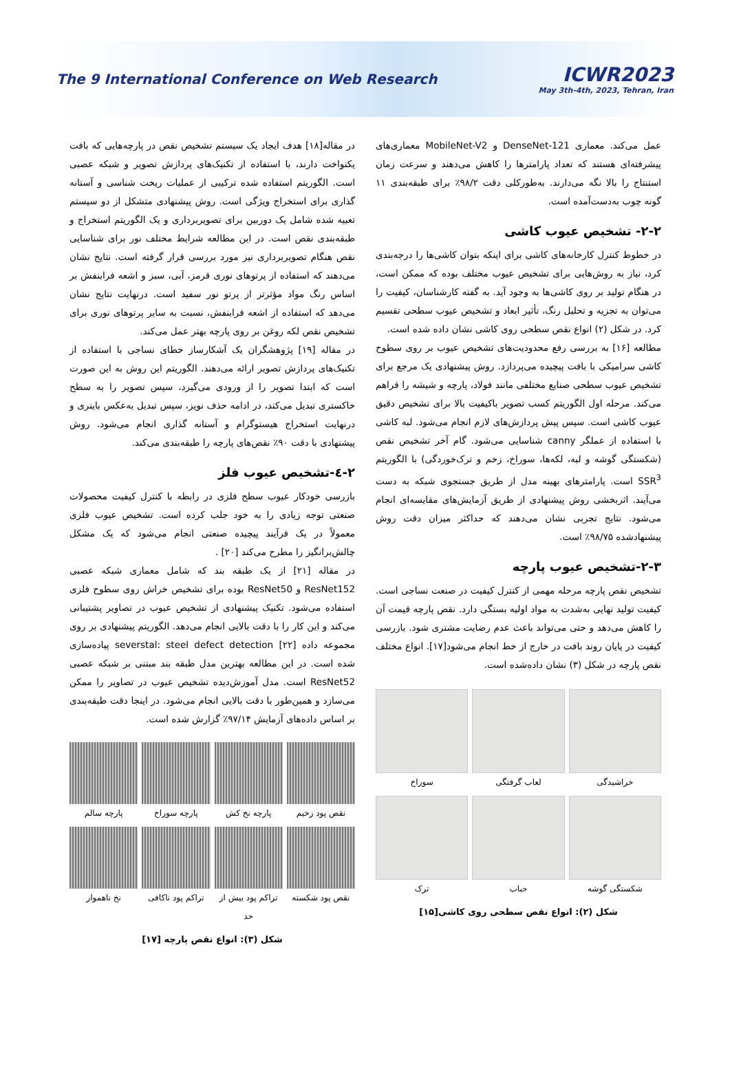The 9 International Conference on Web Research
ICWR2023
May 3th-4th, 2023, Tehran, Iran
عمل می‌کند. معماری DenseNet-121 و MobileNet-V2 معماری‌های پیشرفته‌ای هستند که تعداد پارامترها را کاهش می‌دهند و سرعت زمان استنتاج را بالا نگه می‌دارند. به‌طورکلی دقت ۹۸/۲٪ برای طبقه‌بندی ۱۱ گونه چوب به‌دست‌آمده است.
۲-۲- تشخیص عیوب کاشی
در خطوط کنترل کارخانه‌های کاشی برای اینکه بتوان کاشی‌ها را درجه‌بندی کرد، نیاز به روش‌هایی برای تشخیص عیوب مختلف بوده که ممکن است، در هنگام تولید بر روی کاشی‌ها به وجود آید. به گفته کارشناسان، کیفیت را می‌توان به تجزیه و تحلیل رنگ، تأثیر ابعاد و تشخیص عیوب سطحی تقسیم کرد. در شکل (۲) انواع نقص سطحی روی کاشی نشان داده شده است.
مطالعه [۱۶] به بررسی رفع محدودیت‌های تشخیص عیوب بر روی سطوح کاشی سرامیکی با بافت پیچیده می‌پردازد. روش پیشنهادی یک مرجع برای تشخیص عیوب سطحی صنایع مختلفی مانند فولاد، پارچه و شیشه را فراهم می‌کند. مرحله اول الگوریتم کسب تصویر باکیفیت بالا برای تشخیص دقیق عیوب کاشی است. سپس پیش پردازش‌های لازم انجام می‌شود. لبه کاشی با استفاده از عملگر canny شناسایی می‌شود. گام آخر تشخیص نقص (شکستگی گوشه و لبه، لکه‌ها، سوراخ، زخم و ترک‌خوردگی) با الگوریتم SSR<sup>3</sup> است. پارامترهای بهینه مدل از طریق جستجوی شبکه به دست می‌آیند. اثربخشی روش پیشنهادی از طریق آزمایش‌های مقایسه‌ای انجام می‌شود. نتایج تجربی نشان می‌دهند که حداکثر میزان دقت روش پیشنهادشده ۹۸/۷۵٪ است.
۲-۳-تشخیص عیوب پارچه
تشخیص نقص پارچه مرحله مهمی از کنترل کیفیت در صنعت نساجی است. کیفیت تولید نهایی به‌شدت به مواد اولیه بستگی دارد. نقص پارچه قیمت آن را کاهش می‌دهد و حتی می‌تواند باعث عدم رضایت مشتری شود. بازرسی کیفیت در پایان روند بافت در خارج از خط انجام می‌شود[۱۷]. انواع مختلف نقص پارچه در شکل (۳) نشان داده‌شده است.
خراشیدگی
لعاب گرفتگی
سوراخ
شکستگی گوشه
حباب
ترک
شکل (۲): انواع نقص سطحی روی کاشی[۱۵]
در مقاله[۱۸] هدف ایجاد یک سیستم تشخیص نقص در پارچه‌هایی که بافت یکنواخت دارند، با استفاده از تکنیک‌های پردازش تصویر و شبکه عصبی است. الگوریتم استفاده شده ترکیبی از عملیات ریخت شناسی و آستانه گذاری برای استخراج ویژگی است. روش پیشنهادی متشکل از دو سیستم تعبیه شده شامل یک دوربین برای تصویربرداری و یک الگوریتم استخراج و طبقه‌بندی نقص است. در این مطالعه شرایط مختلف نور برای شناسایی نقص هنگام تصویربرداری نیز مورد بررسی قرار گرفته است. نتایج نشان می‌دهند که استفاده از پرتوهای نوری قرمز، آبی، سبز و اشعه فرابنفش بر اساس رنگ مواد مؤثرتر از پرتو نور سفید است. درنهایت نتایج نشان می‌دهد که استفاده از اشعه فرابنفش، نسبت به سایر پرتوهای نوری برای تشخیص نقص لکه روغن بر روی پارچه بهتر عمل می‌کند.
در مقاله [۱۹] پژوهشگران یک آشکارساز خطای نساجی با استفاده از تکنیک‌های پردازش تصویر ارائه می‌دهند. الگوریتم این روش به این صورت است که ابتدا تصویر را از ورودی می‌گیرد، سپس تصویر را به سطح خاکستری تبدیل می‌کند، در ادامه حذف نویز، سپس تبدیل به‌عکس باینری و درنهایت استخراج هیستوگرام و آستانه گذاری انجام می‌شود. روش پیشنهادی با دقت ۹۰٪ نقص‌های پارچه را طبقه‌بندی می‌کند.
۲-٤-تشخیص عیوب فلز
بازرسی خودکار عیوب سطح فلزی در رابطه با کنترل کیفیت محصولات صنعتی توجه زیادی را به خود جلب کرده است. تشخیص عیوب فلزی معمولاً در یک فرآیند پیچیده صنعتی انجام می‌شود که یک مشکل چالش‌برانگیز را مطرح می‌کند [۲۰] .
در مقاله [۲۱] از یک طبقه بند که شامل معماری شبکه عصبی ResNet152 و ResNet50 بوده برای تشخیص خراش روی سطوح فلزی استفاده می‌شود. تکنیک پیشنهادی از تشخیص عیوب در تصاویر پشتیبانی می‌کند و این کار را با دقت بالایی انجام می‌دهد. الگوریتم پیشنهادی بر روی مجموعه داده severstal: steel defect detection [۲۲] پیاده‌سازی شده است. در این مطالعه بهترین مدل طبقه بند مبتنی بر شبکه عصبی ResNet52 است. مدل آموزش‌دیده تشخیص عیوب در تصاویر را ممکن می‌سازد و همین‌طور با دقت بالایی انجام می‌شود. در اینجا دقت طبقه‌بندی بر اساس داده‌های آزمایش ۹۷/۱۴٪ گزارش شده است.
نقص پود زخیم
پارچه نخ کش
پارچه سوراخ
پارچه سالم
نقص پود شکسته
تراکم پود بیش از حد
تراکم پود ناکافی
نخ ناهموار
شکل (۳): انواع نقص پارچه [۱۷]